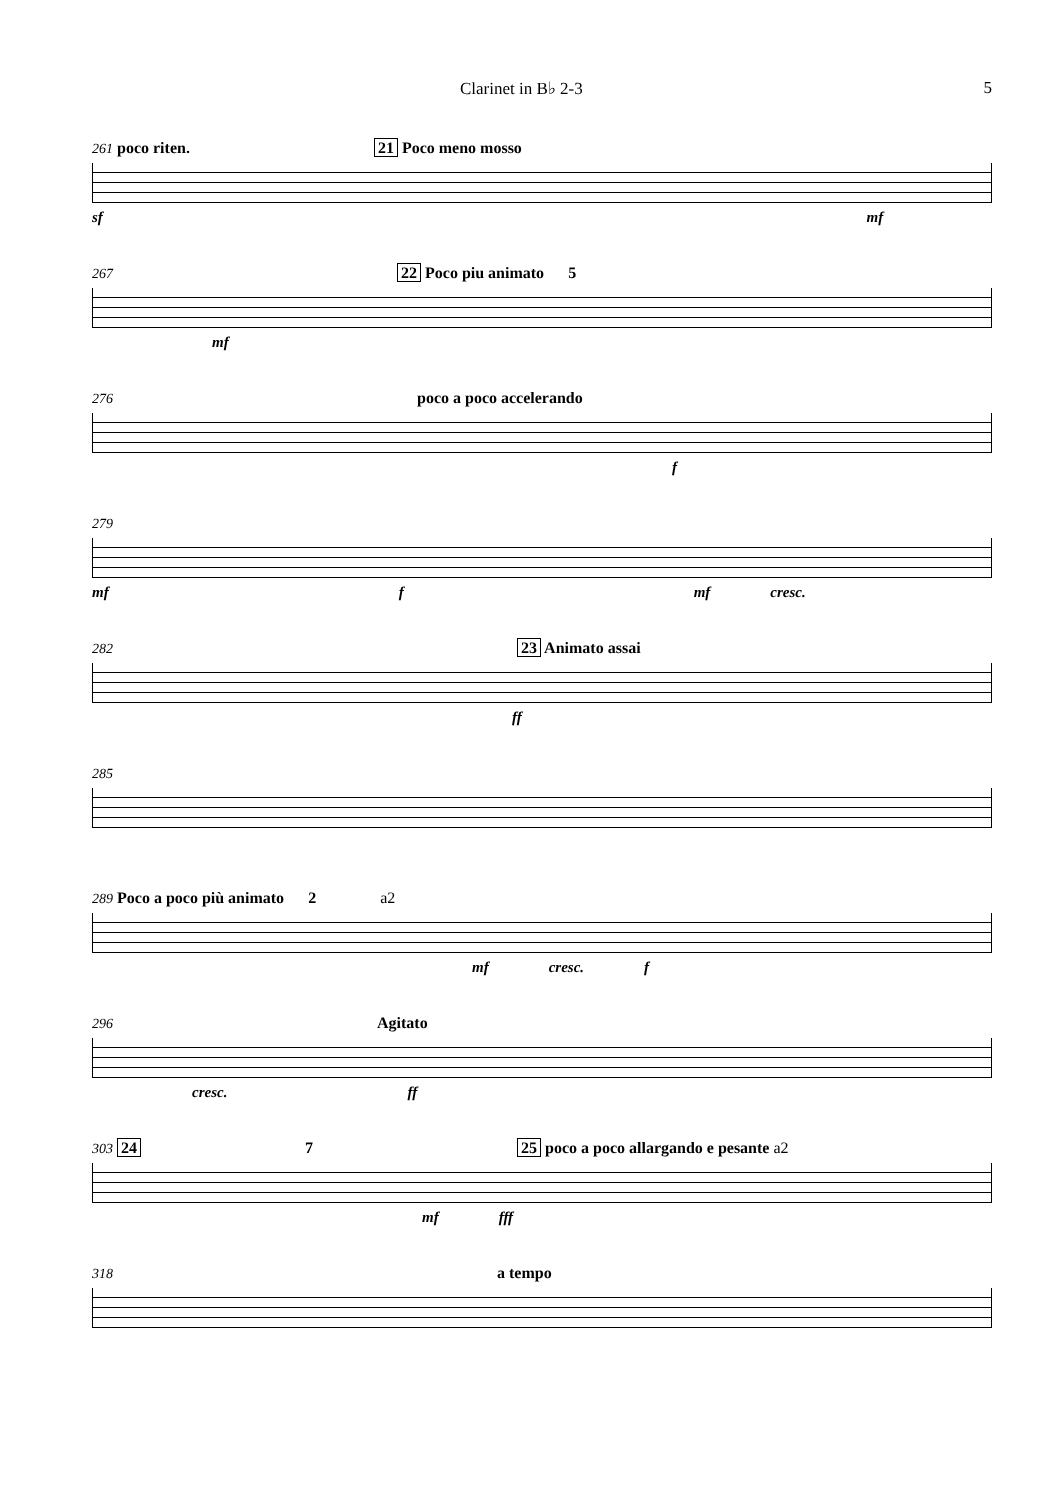Clarinet in B♭ 2-3 5
261 poco riten. 21 Poco meno mosso
sf mf
267 22 Poco piu animato 5
mf
276 poco a poco accelerando
f
279
mf f mf cresc.
282 23 Animato assai
ff
285
289 Poco a poco più animato 2 a2
mf cresc. f
296 Agitato
cresc. ff
303 24 7 25 poco a poco allargando e pesante a2
mf fff
318 a tempo